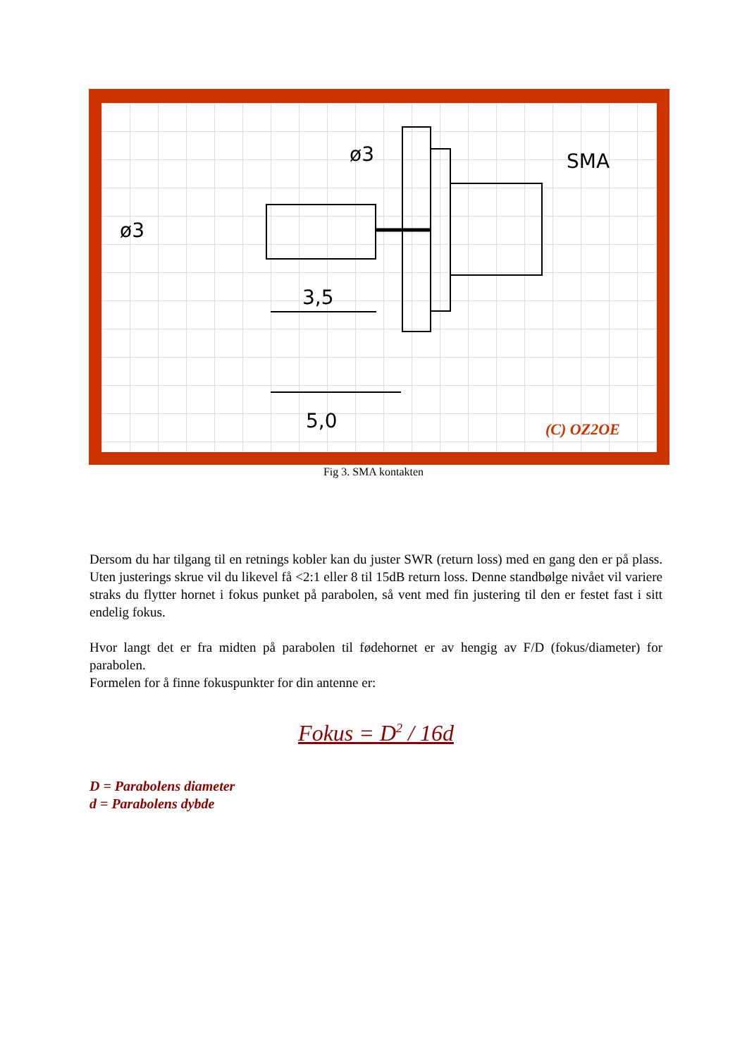ø3
ø3
SMA
3,5
5,0
(C) OZ2OE
Fig 3. SMA kontakten
Dersom du har tilgang til en retnings kobler kan du juster SWR (return loss) med en gang den er på plass. Uten justerings skrue vil du likevel få <2:1 eller 8 til 15dB return loss. Denne standbølge nivået vil variere straks du flytter hornet i fokus punket på parabolen, så vent med fin justering til den er festet fast i sitt endelig fokus.
Hvor langt det er fra midten på parabolen til fødehornet er av hengig av F/D (fokus/diameter) for parabolen.
Formelen for å finne fokuspunkter for din antenne er:
Fokus = D<sup>2</sup> / 16d
D = Parabolens diameter
d = Parabolens dybde